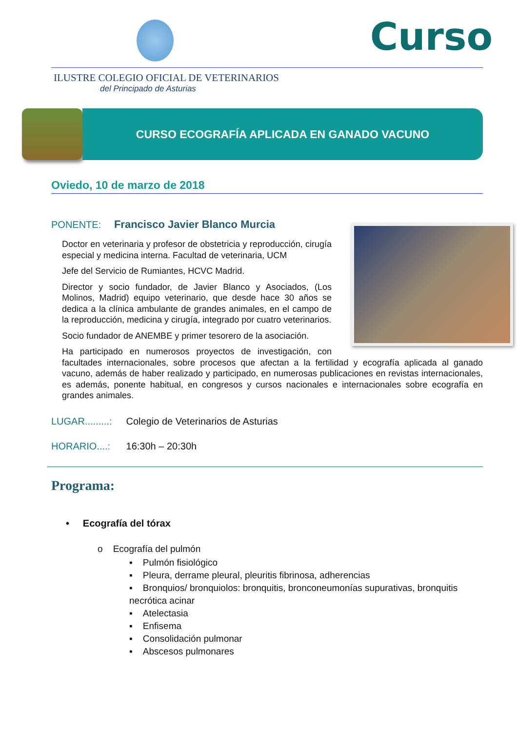Curso
ILUSTRE COLEGIO OFICIAL DE VETERINARIOS
del Principado de Asturias
CURSO ECOGRAFÍA APLICADA EN GANADO VACUNO
Oviedo, 10 de marzo de 2018
PONENTE: Francisco Javier Blanco Murcia
Doctor en veterinaria y profesor de obstetricia y reproducción, cirugía especial y medicina interna. Facultad de veterinaria, UCM
Jefe del Servicio de Rumiantes, HCVC Madrid.
Director y socio fundador, de Javier Blanco y Asociados, (Los Molinos, Madrid) equipo veterinario, que desde hace 30 años se dedica a la clínica ambulante de grandes animales, en el campo de la reproducción, medicina y cirugía, integrado por cuatro veterinarios.
Socio fundador de ANEMBE y primer tesorero de la asociación.
Ha participado en numerosos proyectos de investigación, con facultades internacionales, sobre procesos que afectan a la fertilidad y ecografía aplicada al ganado vacuno, además de haber realizado y participado, en numerosas publicaciones en revistas internacionales, es además, ponente habitual, en congresos y cursos nacionales e internacionales sobre ecografía en grandes animales.
LUGAR.........: Colegio de Veterinarios de Asturias
HORARIO....: 16:30h – 20:30h
Programa:
• Ecografía del tórax
o Ecografía del pulmón
▪ Pulmón fisiológico
▪ Pleura, derrame pleural, pleuritis fibrinosa, adherencias
▪ Bronquios/ bronquiolos: bronquitis, bronconeumonías supurativas, bronquitis necrótica acinar
▪ Atelectasia
▪ Enfisema
▪ Consolidación pulmonar
▪ Abscesos pulmonares